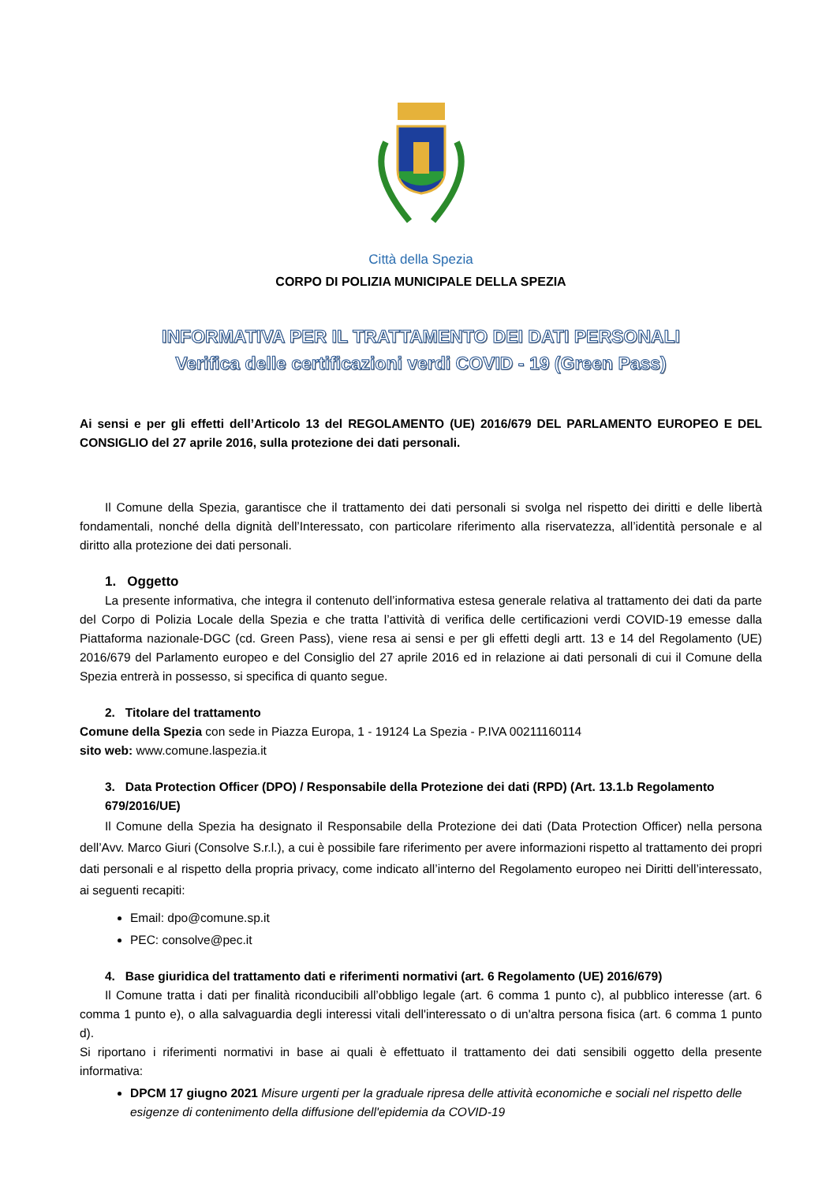Città della Spezia
CORPO DI POLIZIA MUNICIPALE DELLA SPEZIA
INFORMATIVA PER IL TRATTAMENTO DEI DATI PERSONALI
Verifica delle certificazioni verdi COVID - 19 (Green Pass)
Ai sensi e per gli effetti dell’Articolo 13 del REGOLAMENTO (UE) 2016/679 DEL PARLAMENTO EUROPEO E DEL CONSIGLIO del 27 aprile 2016, sulla protezione dei dati personali.
Il Comune della Spezia, garantisce che il trattamento dei dati personali si svolga nel rispetto dei diritti e delle libertà fondamentali, nonché della dignità dell’Interessato, con particolare riferimento alla riservatezza, all’identità personale e al diritto alla protezione dei dati personali.
1. Oggetto
La presente informativa, che integra il contenuto dell’informativa estesa generale relativa al trattamento dei dati da parte del Corpo di Polizia Locale della Spezia e che tratta l’attività di verifica delle certificazioni verdi COVID-19 emesse dalla Piattaforma nazionale-DGC (cd. Green Pass), viene resa ai sensi e per gli effetti degli artt. 13 e 14 del Regolamento (UE) 2016/679 del Parlamento europeo e del Consiglio del 27 aprile 2016 ed in relazione ai dati personali di cui il Comune della Spezia entrerà in possesso, si specifica di quanto segue.
2. Titolare del trattamento
Comune della Spezia con sede in Piazza Europa, 1 - 19124 La Spezia - P.IVA 00211160114
sito web: www.comune.laspezia.it
3. Data Protection Officer (DPO) / Responsabile della Protezione dei dati (RPD) (Art. 13.1.b Regolamento 679/2016/UE)
Il Comune della Spezia ha designato il Responsabile della Protezione dei dati (Data Protection Officer) nella persona dell’Avv. Marco Giuri (Consolve S.r.l.), a cui è possibile fare riferimento per avere informazioni rispetto al trattamento dei propri dati personali e al rispetto della propria privacy, come indicato all’interno del Regolamento europeo nei Diritti dell’interessato, ai seguenti recapiti:
Email: dpo@comune.sp.it
PEC: consolve@pec.it
4. Base giuridica del trattamento dati e riferimenti normativi (art. 6 Regolamento (UE) 2016/679)
Il Comune tratta i dati per finalità riconducibili all’obbligo legale (art. 6 comma 1 punto c), al pubblico interesse (art. 6 comma 1 punto e), o alla salvaguardia degli interessi vitali dell'interessato o di un'altra persona fisica (art. 6 comma 1 punto d).
Si riportano i riferimenti normativi in base ai quali è effettuato il trattamento dei dati sensibili oggetto della presente informativa:
DPCM 17 giugno 2021 Misure urgenti per la graduale ripresa delle attività economiche e sociali nel rispetto delle esigenze di contenimento della diffusione dell'epidemia da COVID-19